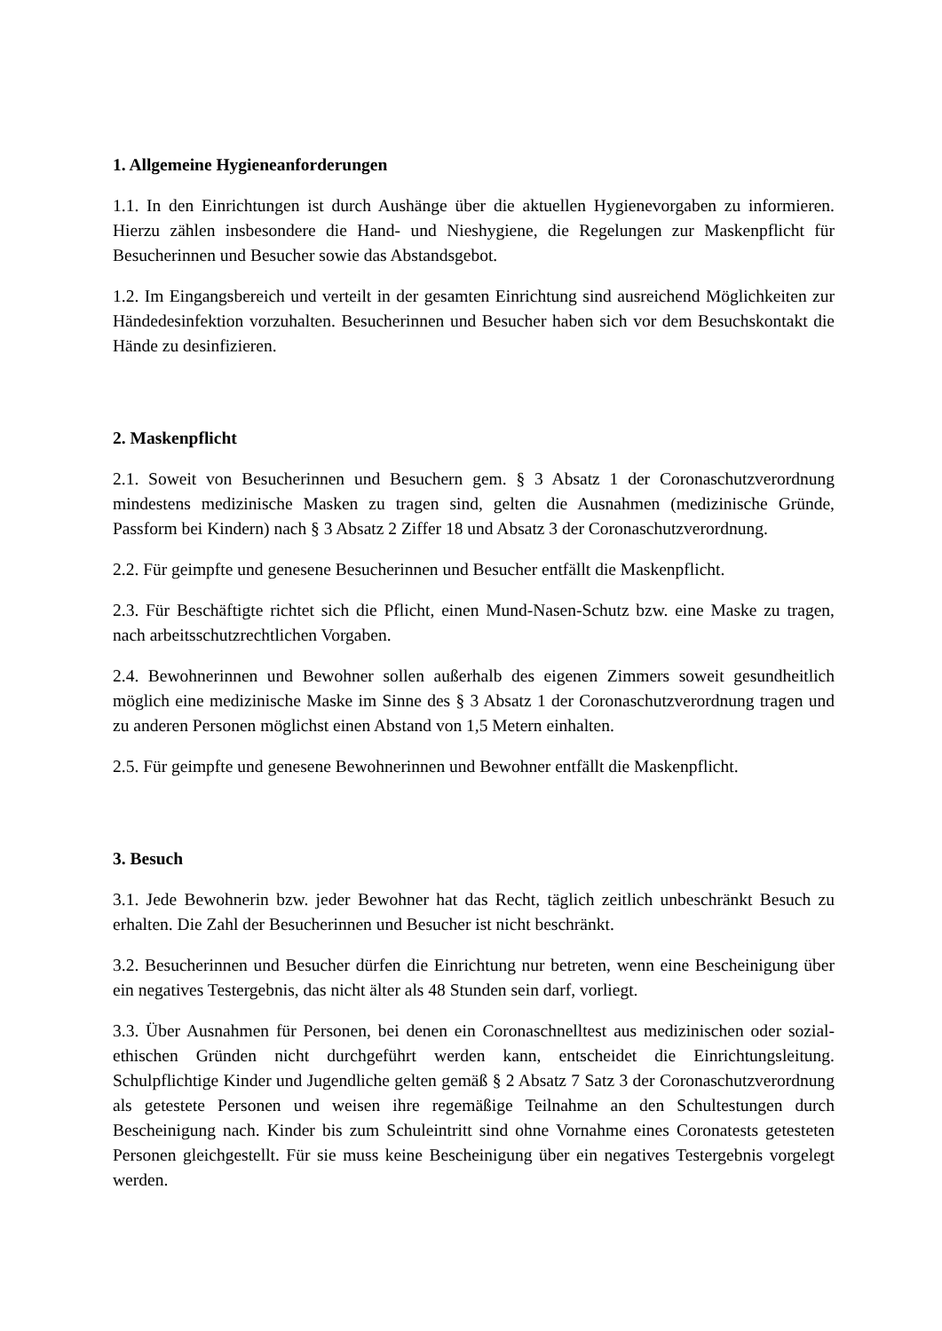1. Allgemeine Hygieneanforderungen
1.1. In den Einrichtungen ist durch Aushänge über die aktuellen Hygienevorgaben zu informieren. Hierzu zählen insbesondere die Hand- und Nieshygiene, die Regelungen zur Maskenpflicht für Besucherinnen und Besucher sowie das Abstandsgebot.
1.2. Im Eingangsbereich und verteilt in der gesamten Einrichtung sind ausreichend Möglichkeiten zur Händedesinfektion vorzuhalten. Besucherinnen und Besucher haben sich vor dem Besuchskontakt die Hände zu desinfizieren.
2. Maskenpflicht
2.1. Soweit von Besucherinnen und Besuchern gem. § 3 Absatz 1 der Coronaschutzverordnung mindestens medizinische Masken zu tragen sind, gelten die Ausnahmen (medizinische Gründe, Passform bei Kindern) nach § 3 Absatz 2 Ziffer 18 und Absatz 3 der Coronaschutzverordnung.
2.2. Für geimpfte und genesene Besucherinnen und Besucher entfällt die Maskenpflicht.
2.3. Für Beschäftigte richtet sich die Pflicht, einen Mund-Nasen-Schutz bzw. eine Maske zu tragen, nach arbeitsschutzrechtlichen Vorgaben.
2.4. Bewohnerinnen und Bewohner sollen außerhalb des eigenen Zimmers soweit gesundheitlich möglich eine medizinische Maske im Sinne des § 3 Absatz 1 der Coronaschutzverordnung tragen und zu anderen Personen möglichst einen Abstand von 1,5 Metern einhalten.
2.5. Für geimpfte und genesene Bewohnerinnen und Bewohner entfällt die Maskenpflicht.
3. Besuch
3.1. Jede Bewohnerin bzw. jeder Bewohner hat das Recht, täglich zeitlich unbeschränkt Besuch zu erhalten. Die Zahl der Besucherinnen und Besucher ist nicht beschränkt.
3.2. Besucherinnen und Besucher dürfen die Einrichtung nur betreten, wenn eine Bescheinigung über ein negatives Testergebnis, das nicht älter als 48 Stunden sein darf, vorliegt.
3.3. Über Ausnahmen für Personen, bei denen ein Coronaschnelltest aus medizinischen oder sozial-ethischen Gründen nicht durchgeführt werden kann, entscheidet die Einrichtungsleitung. Schulpflichtige Kinder und Jugendliche gelten gemäß § 2 Absatz 7 Satz 3 der Coronaschutzverordnung als getestete Personen und weisen ihre regemäßige Teilnahme an den Schultestungen durch Bescheinigung nach. Kinder bis zum Schuleintritt sind ohne Vornahme eines Coronatests getesteten Personen gleichgestellt. Für sie muss keine Bescheinigung über ein negatives Testergebnis vorgelegt werden.